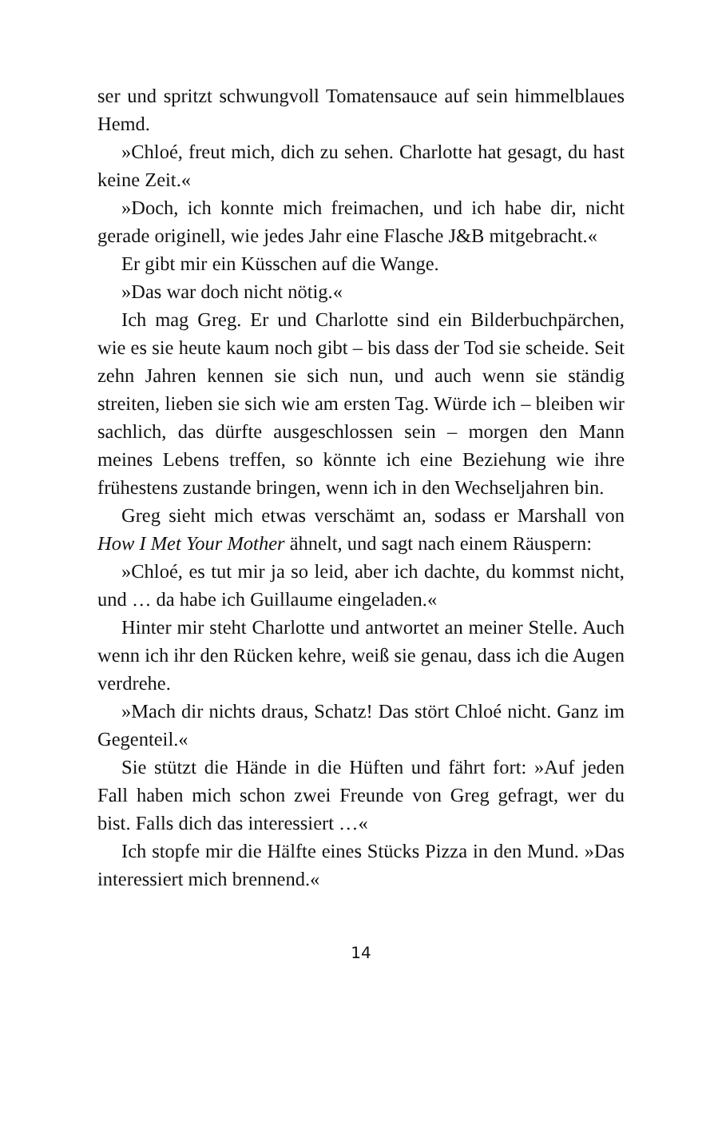ser und spritzt schwungvoll Tomatensauce auf sein himmel­blaues Hemd.
»Chloé, freut mich, dich zu sehen. Charlotte hat gesagt, du hast keine Zeit.«
»Doch, ich konnte mich freimachen, und ich habe dir, nicht gerade originell, wie jedes Jahr eine Flasche J&B mit­gebracht.«
Er gibt mir ein Küsschen auf die Wange.
»Das war doch nicht nötig.«
Ich mag Greg. Er und Charlotte sind ein Bilderbuchpär­chen, wie es sie heute kaum noch gibt – bis dass der Tod sie scheide. Seit zehn Jahren kennen sie sich nun, und auch wenn sie ständig streiten, lieben sie sich wie am ersten Tag. Würde ich – bleiben wir sachlich, das dürfte ausgeschlossen sein – morgen den Mann meines Lebens treffen, so könnte ich eine Beziehung wie ihre frühestens zustande bringen, wenn ich in den Wechseljahren bin.
Greg sieht mich etwas verschämt an, sodass er Marshall von How I Met Your Mother ähnelt, und sagt nach einem Räus­pern:
»Chloé, es tut mir ja so leid, aber ich dachte, du kommst nicht, und … da habe ich Guillaume eingeladen.«
Hinter mir steht Charlotte und antwortet an meiner Stelle. Auch wenn ich ihr den Rücken kehre, weiß sie genau, dass ich die Augen verdrehe.
»Mach dir nichts draus, Schatz! Das stört Chloé nicht. Ganz im Gegenteil.«
Sie stützt die Hände in die Hüften und fährt fort: »Auf je­den Fall haben mich schon zwei Freunde von Greg gefragt, wer du bist. Falls dich das interessiert …«
Ich stopfe mir die Hälfte eines Stücks Pizza in den Mund. »Das interessiert mich brennend.«
14